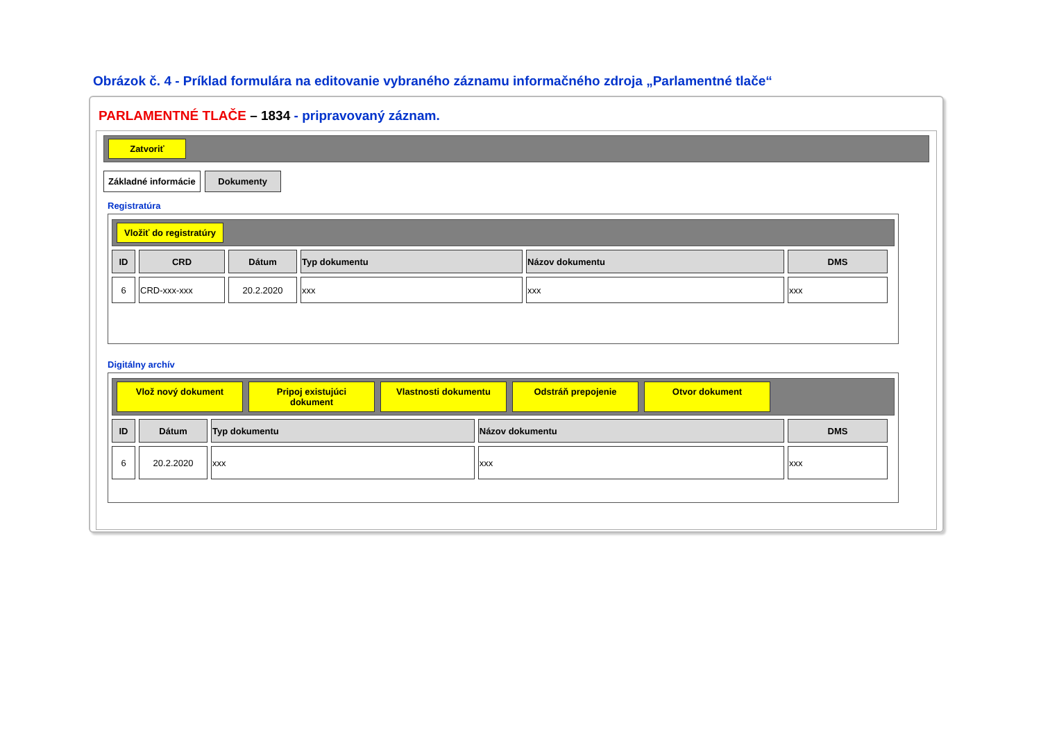Obrázok č. 4 - Príklad formulára na editovanie vybraného záznamu informačného zdroja „Parlamentné tlače“
PARLAMENTNÉ TLAČE – 1834 - pripravovaný záznam.
Zatvoriť
Základné informácie Dokumenty
Registratúra
Vložiť do registratúry
| ID | CRD | Dátum | Typ dokumentu | Názov dokumentu | DMS |
| --- | --- | --- | --- | --- | --- |
| 6 | CRD-xxx-xxx | 20.2.2020 | xxx | xxx | xxx |
Digitálny archív
Vlož nový dokument Pripoj existujúci dokument Vlastnosti dokumentu Odstráň prepojenie Otvor dokument
| ID | Dátum | Typ dokumentu | Názov dokumentu | DMS |
| --- | --- | --- | --- | --- |
| 6 | 20.2.2020 | xxx | xxx | xxx |